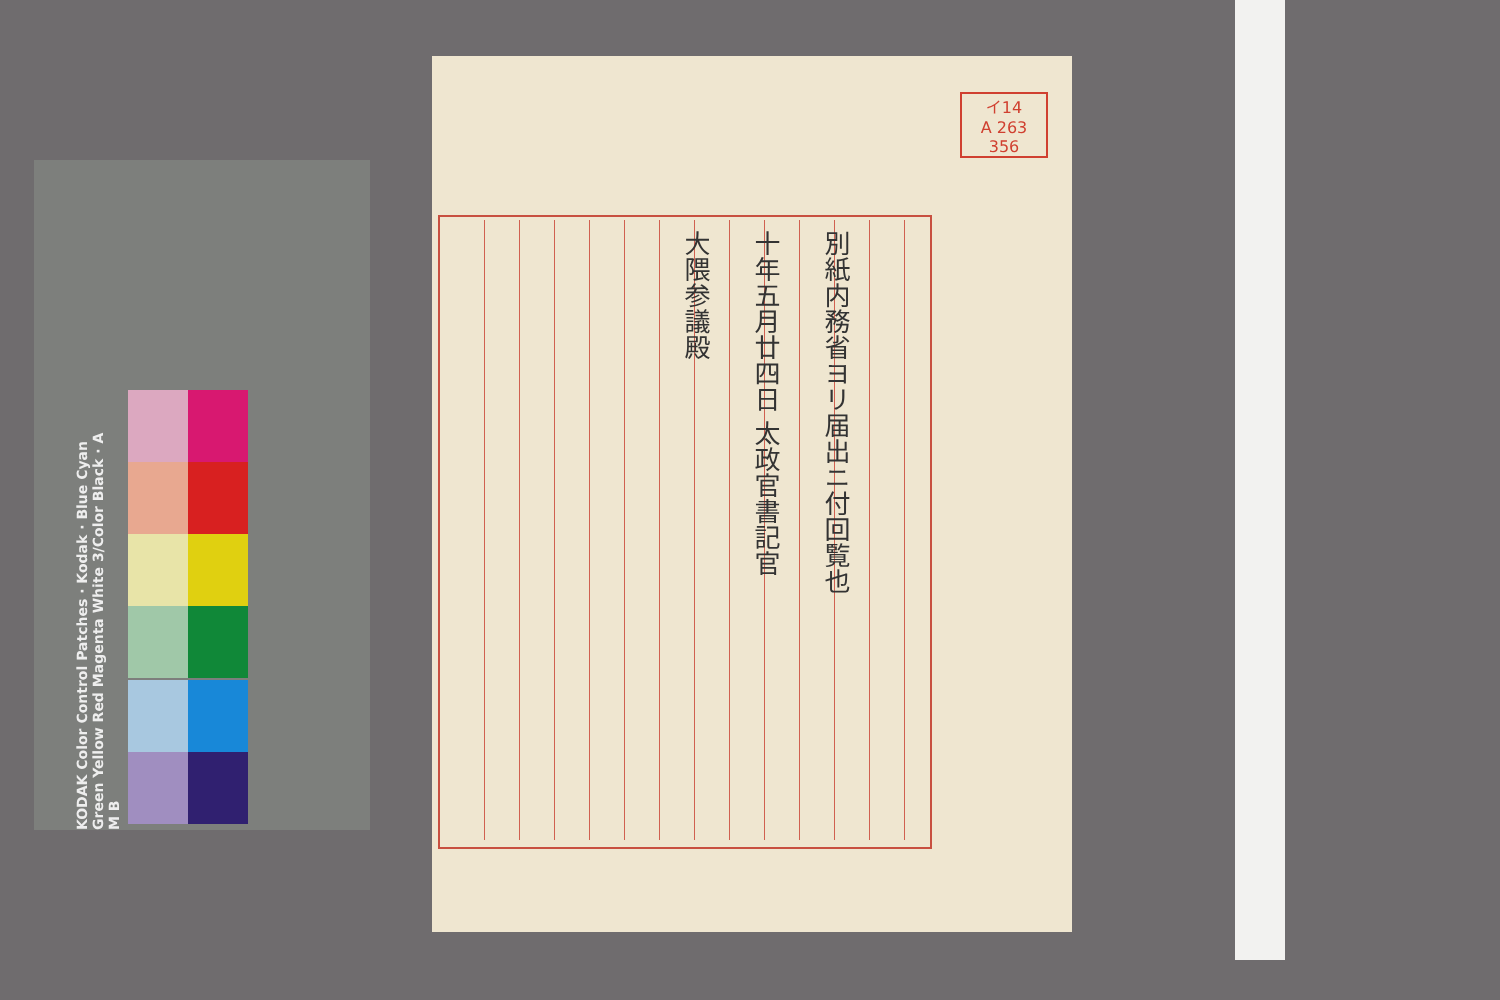KODAK Color Control Patches · Kodak · Blue Cyan Green Yellow Red Magenta White 3/Color Black · A M B
イ14
A 263
356
別紙内務省ヨリ届出ニ付回覧也
十年五月廿四日 太政官書記官
大隈参議殿